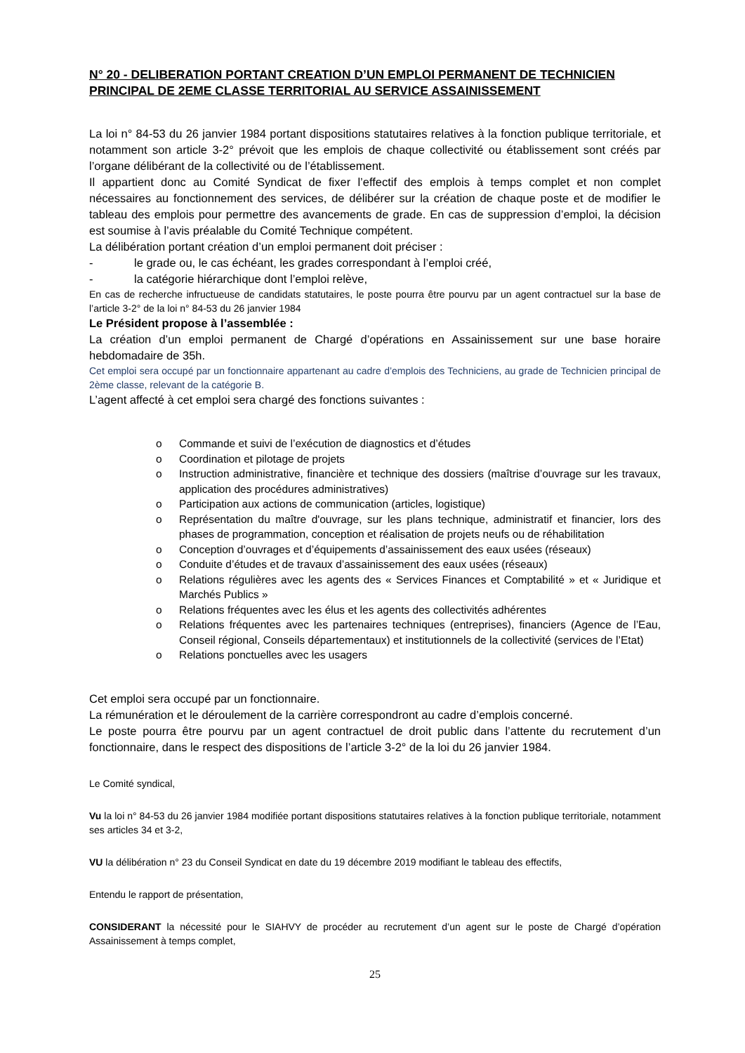N° 20 - DELIBERATION PORTANT CREATION D’UN EMPLOI PERMANENT DE TECHNICIEN PRINCIPAL DE 2EME CLASSE TERRITORIAL AU SERVICE ASSAINISSEMENT
La loi n° 84-53 du 26 janvier 1984 portant dispositions statutaires relatives à la fonction publique territoriale, et notamment son article 3-2° prévoit que les emplois de chaque collectivité ou établissement sont créés par l’organe délibérant de la collectivité ou de l’établissement.
Il appartient donc au Comité Syndicat de fixer l’effectif des emplois à temps complet et non complet nécessaires au fonctionnement des services, de délibérer sur la création de chaque poste et de modifier le tableau des emplois pour permettre des avancements de grade. En cas de suppression d’emploi, la décision est soumise à l’avis préalable du Comité Technique compétent.
La délibération portant création d’un emploi permanent doit préciser :
- le grade ou, le cas échéant, les grades correspondant à l’emploi créé,
- la catégorie hiérarchique dont l’emploi relève,
En cas de recherche infructueuse de candidats statutaires, le poste pourra être pourvu par un agent contractuel sur la base de l’article 3-2° de la loi n° 84-53 du 26 janvier 1984
Le Président propose à l’assemblée :
La création d’un emploi permanent de Chargé d’opérations en Assainissement sur une base horaire hebdomadaire de 35h.
Cet emploi sera occupé par un fonctionnaire appartenant au cadre d’emplois des Techniciens, au grade de Technicien principal de 2ème classe, relevant de la catégorie B.
L’agent affecté à cet emploi sera chargé des fonctions suivantes :
o Commande et suivi de l’exécution de diagnostics et d’études
o Coordination et pilotage de projets
o Instruction administrative, financière et technique des dossiers (maîtrise d’ouvrage sur les travaux, application des procédures administratives)
o Participation aux actions de communication (articles, logistique)
o Représentation du maître d'ouvrage, sur les plans technique, administratif et financier, lors des phases de programmation, conception et réalisation de projets neufs ou de réhabilitation
o Conception d’ouvrages et d’équipements d’assainissement des eaux usées (réseaux)
o Conduite d’études et de travaux d’assainissement des eaux usées (réseaux)
o Relations régulières avec les agents des « Services Finances et Comptabilité » et « Juridique et Marchés Publics »
o Relations fréquentes avec les élus et les agents des collectivités adhérentes
o Relations fréquentes avec les partenaires techniques (entreprises), financiers (Agence de l’Eau, Conseil régional, Conseils départementaux) et institutionnels de la collectivité (services de l’Etat)
o Relations ponctuelles avec les usagers
Cet emploi sera occupé par un fonctionnaire.
La rémunération et le déroulement de la carrière correspondront au cadre d’emplois concerné.
Le poste pourra être pourvu par un agent contractuel de droit public dans l’attente du recrutement d’un fonctionnaire, dans le respect des dispositions de l’article 3-2° de la loi du 26 janvier 1984.
Le Comité syndical,
Vu la loi n° 84-53 du 26 janvier 1984 modifiée portant dispositions statutaires relatives à la fonction publique territoriale, notamment ses articles 34 et 3-2,
VU la délibération n° 23 du Conseil Syndicat en date du 19 décembre 2019 modifiant le tableau des effectifs,
Entendu le rapport de présentation,
CONSIDERANT la nécessité pour le SIAHVY de procéder au recrutement d’un agent sur le poste de Chargé d’opération Assainissement à temps complet,
25